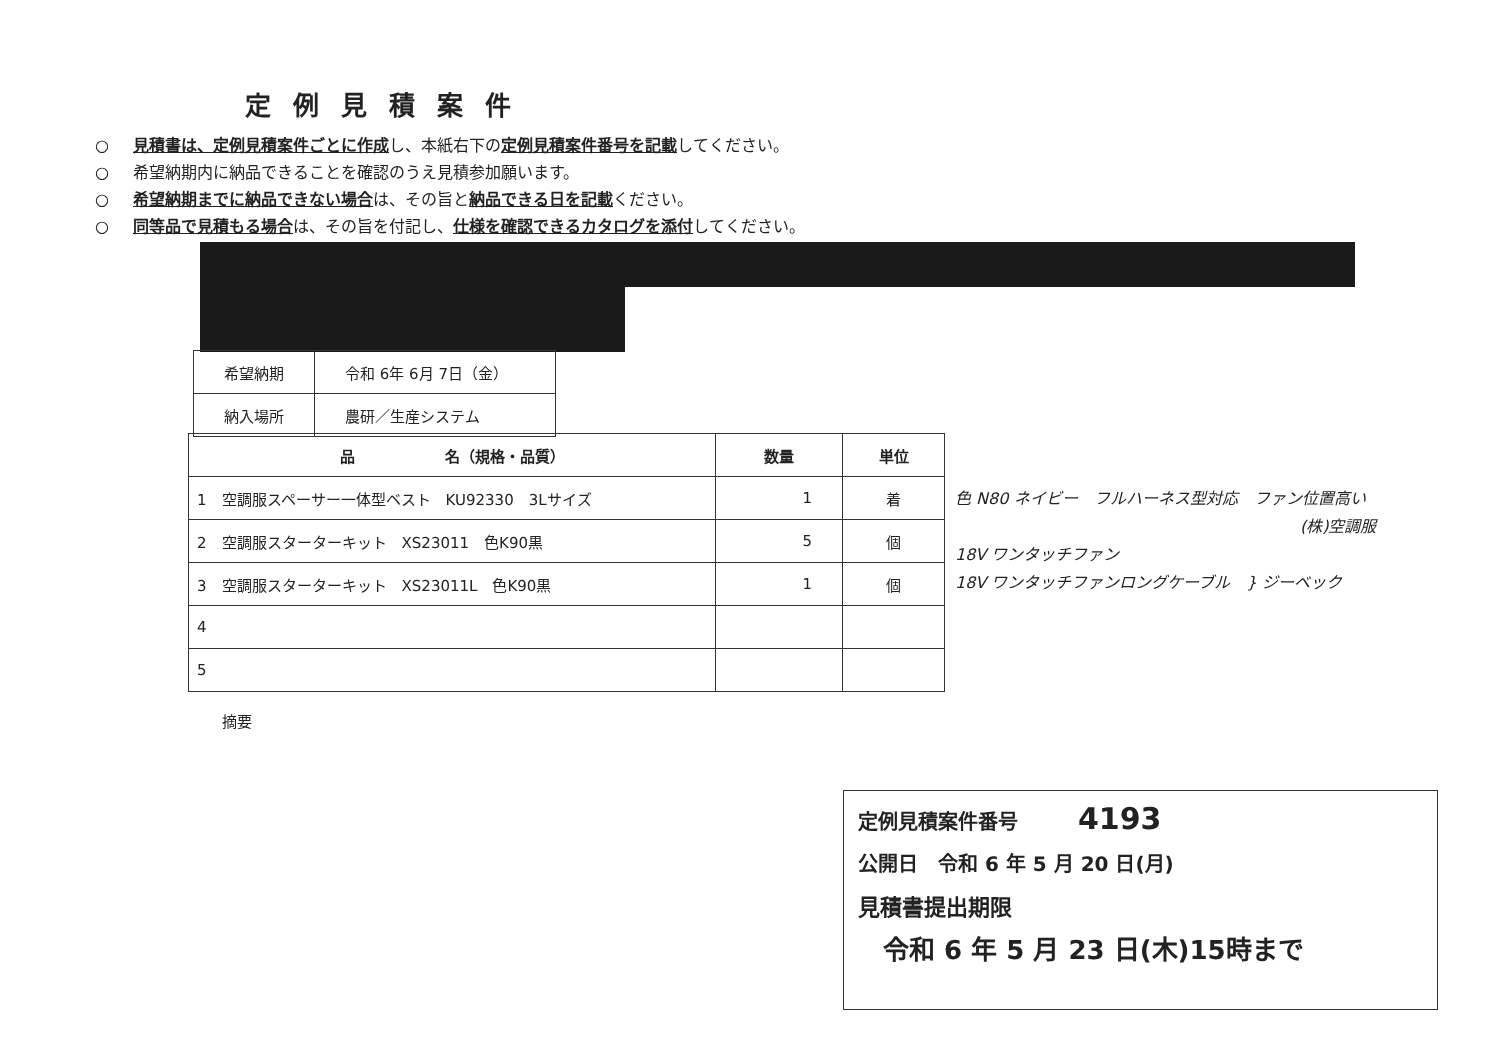定例見積案件
○ 見積書は、定例見積案件ごとに作成し、本紙右下の定例見積案件番号を記載してください。
○ 希望納期内に納品できることを確認のうえ見積参加願います。
○ 希望納期までに納品できない場合は、その旨と納品できる日を記載ください。
○ 同等品で見積もる場合は、その旨を付記し、仕様を確認できるカタログを添付してください。
| 希望納期 | 令和 6年 6月 7日（金） |
| 納入場所 | 農研／生産システム |
| 品 名（規格・品質） | 数量 | 単位 |
| --- | --- | --- |
| 1 空調服スペーサー一体型ベスト KU92330 3Lサイズ | 1 | 着 |
| 2 空調服スターターキット XS23011 色K90黒 | 5 | 個 |
| 3 空調服スターターキット XS23011L 色K90黒 | 1 | 個 |
| 4 | | |
| 5 | | |
色 N80 ネイビー　フルハーネス型対応　ファン位置高い
(株)空調服
18V ワンタッチファン
18V ワンタッチファンロングケーブル　} ジーベック
摘要
定例見積案件番号　　　4193
公開日　令和 6 年 5 月 20 日(月)
見積書提出期限
令和 6 年 5 月 23 日(木)15時まで